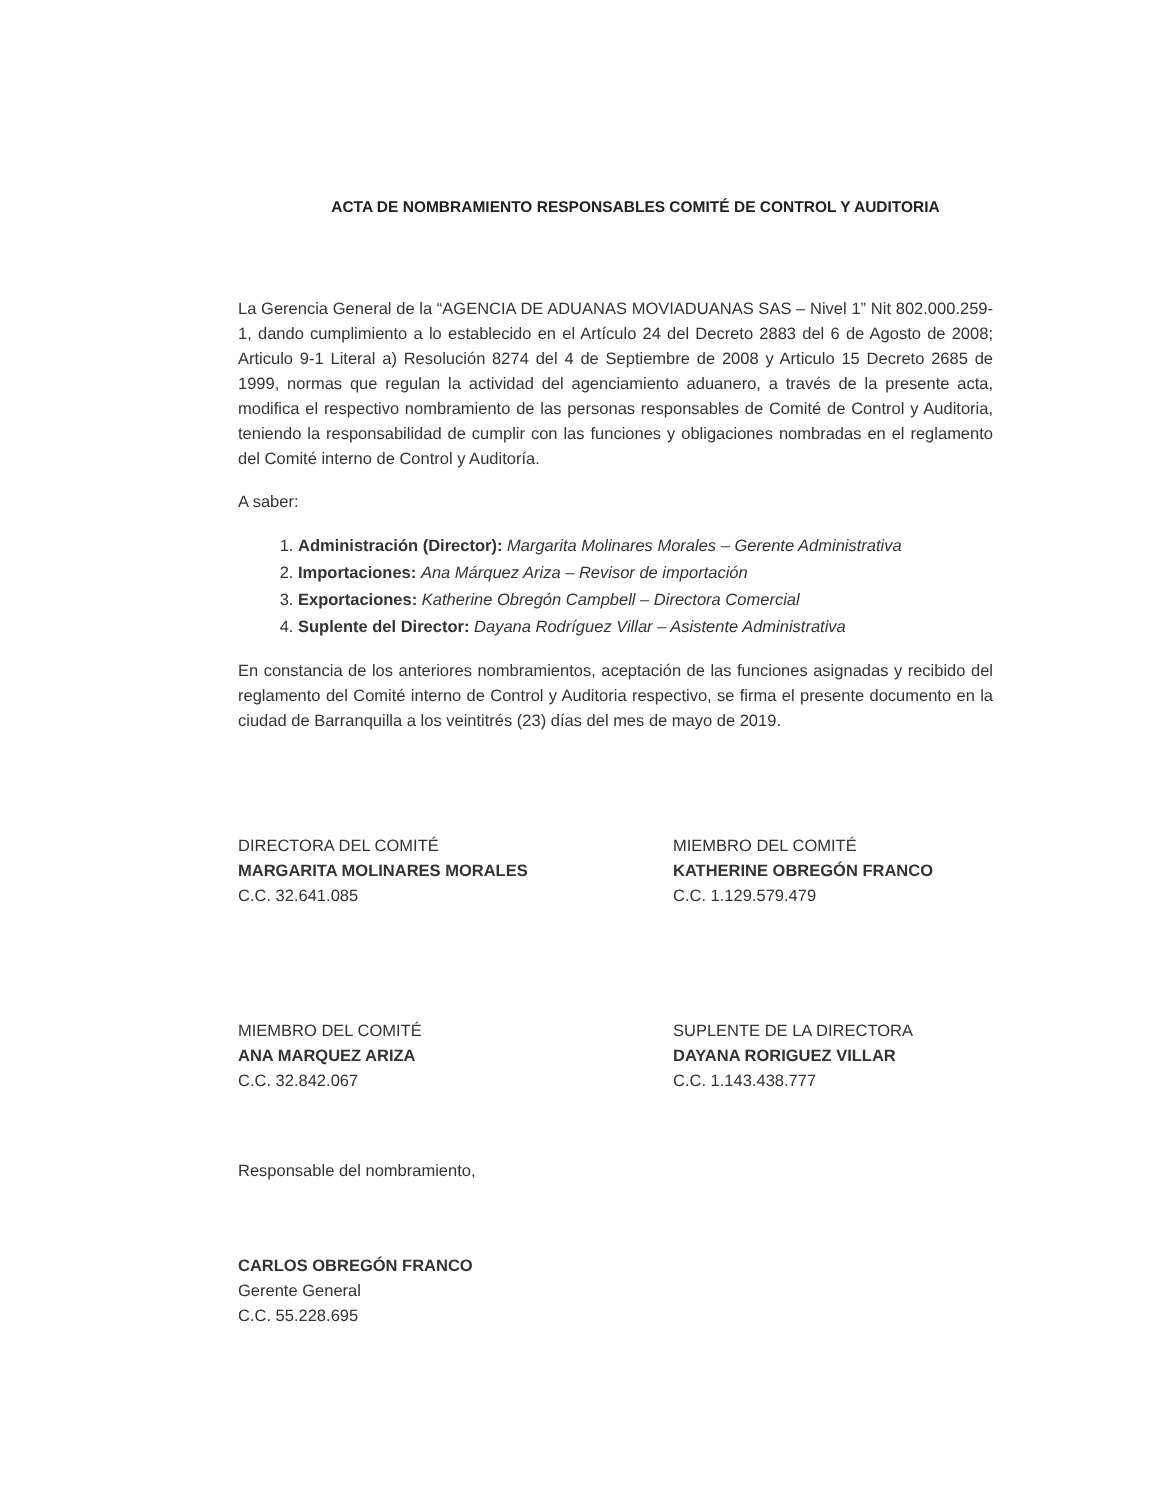ACTA DE NOMBRAMIENTO RESPONSABLES COMITÉ DE CONTROL Y AUDITORIA
La Gerencia General de la “AGENCIA DE ADUANAS MOVIADUANAS SAS – Nivel 1” Nit 802.000.259-1, dando cumplimiento a lo establecido en el Artículo 24 del Decreto 2883 del 6 de Agosto de 2008; Articulo 9-1 Literal a) Resolución 8274 del 4 de Septiembre de 2008 y Articulo 15 Decreto 2685 de 1999, normas que regulan la actividad del agenciamiento aduanero, a través de la presente acta, modifica el respectivo nombramiento de las personas responsables de Comité de Control y Auditoria, teniendo la responsabilidad de cumplir con las funciones y obligaciones nombradas en el reglamento del Comité interno de Control y Auditoría.
A saber:
1. Administración (Director): Margarita Molinares Morales – Gerente Administrativa
2. Importaciones: Ana Márquez Ariza – Revisor de importación
3. Exportaciones: Katherine Obregón Campbell – Directora Comercial
4. Suplente del Director: Dayana Rodríguez Villar – Asistente Administrativa
En constancia de los anteriores nombramientos, aceptación de las funciones asignadas y recibido del reglamento del Comité interno de Control y Auditoria respectivo, se firma el presente documento en la ciudad de Barranquilla a los veintitrés (23) días del mes de mayo de 2019.
DIRECTORA DEL COMITÉ
MARGARITA MOLINARES MORALES
C.C. 32.641.085
MIEMBRO DEL COMITÉ
KATHERINE OBREGÓN FRANCO
C.C. 1.129.579.479
MIEMBRO DEL COMITÉ
ANA MARQUEZ ARIZA
C.C. 32.842.067
SUPLENTE DE LA DIRECTORA
DAYANA RORIGUEZ VILLAR
C.C. 1.143.438.777
Responsable del nombramiento,
CARLOS OBREGÓN FRANCO
Gerente General
C.C. 55.228.695